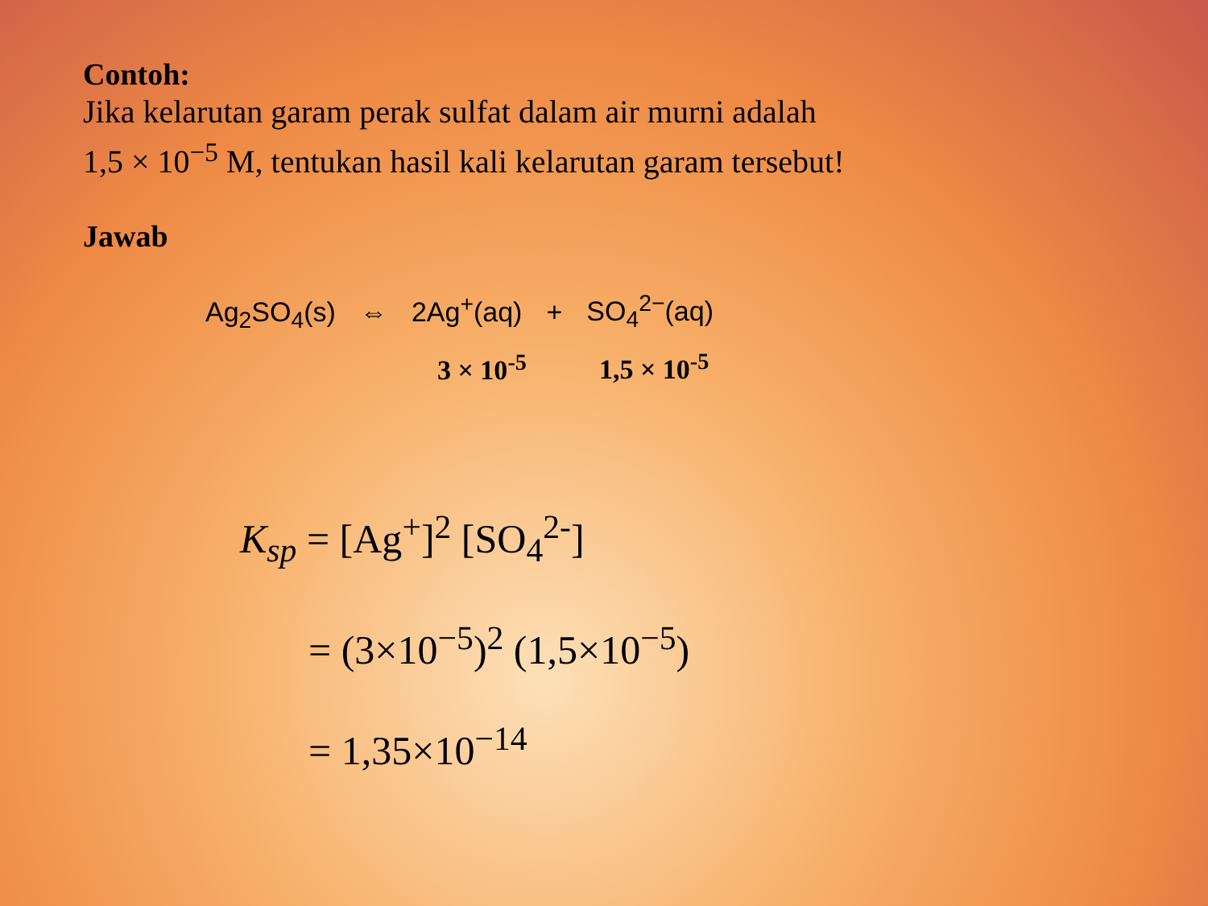Contoh:
Jika kelarutan garam perak sulfat dalam air murni adalah
1,5 × 10<sup>−5</sup> M, tentukan hasil kali kelarutan garam tersebut!
Jawab
Ag<sub>2</sub>SO<sub>4</sub>(s) ⇔ 2Ag<sup>+</sup>(aq) + SO<sub>4</sub><sup>2−</sup>(aq)
3 × 10<sup>-5</sup> 1,5 × 10<sup>-5</sup>
K<sub>sp</sub> = [Ag<sup>+</sup>]<sup>2</sup> [SO<sub>4</sub><sup>2-</sup>]
= (3×10<sup>−5</sup>)<sup>2</sup> (1,5×10<sup>−5</sup>)
= 1,35×10<sup>−14</sup>